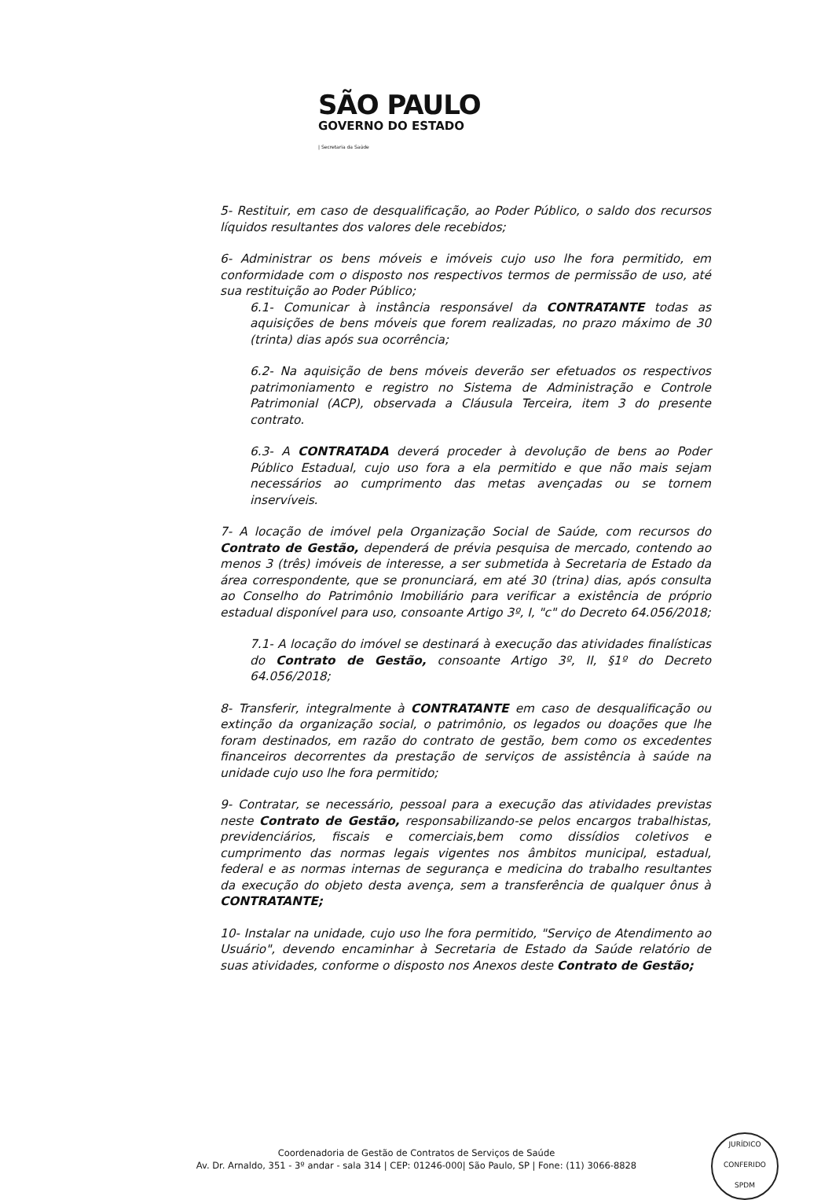SÃO PAULO
GOVERNO DO ESTADO
| Secretaria da Saúde
5- Restituir, em caso de desqualificação, ao Poder Público, o saldo dos recursos líquidos resultantes dos valores dele recebidos;
6- Administrar os bens móveis e imóveis cujo uso lhe fora permitido, em conformidade com o disposto nos respectivos termos de permissão de uso, até sua restituição ao Poder Público;
6.1- Comunicar à instância responsável da CONTRATANTE todas as aquisições de bens móveis que forem realizadas, no prazo máximo de 30 (trinta) dias após sua ocorrência;
6.2- Na aquisição de bens móveis deverão ser efetuados os respectivos patrimoniamento e registro no Sistema de Administração e Controle Patrimonial (ACP), observada a Cláusula Terceira, item 3 do presente contrato.
6.3- A CONTRATADA deverá proceder à devolução de bens ao Poder Público Estadual, cujo uso fora a ela permitido e que não mais sejam necessários ao cumprimento das metas avençadas ou se tornem inservíveis.
7- A locação de imóvel pela Organização Social de Saúde, com recursos do Contrato de Gestão, dependerá de prévia pesquisa de mercado, contendo ao menos 3 (três) imóveis de interesse, a ser submetida à Secretaria de Estado da área correspondente, que se pronunciará, em até 30 (trina) dias, após consulta ao Conselho do Patrimônio Imobiliário para verificar a existência de próprio estadual disponível para uso, consoante Artigo 3º, I, "c" do Decreto 64.056/2018;
7.1- A locação do imóvel se destinará à execução das atividades finalísticas do Contrato de Gestão, consoante Artigo 3º, II, §1º do Decreto 64.056/2018;
8- Transferir, integralmente à CONTRATANTE em caso de desqualificação ou extinção da organização social, o patrimônio, os legados ou doações que lhe foram destinados, em razão do contrato de gestão, bem como os excedentes financeiros decorrentes da prestação de serviços de assistência à saúde na unidade cujo uso lhe fora permitido;
9- Contratar, se necessário, pessoal para a execução das atividades previstas neste Contrato de Gestão, responsabilizando-se pelos encargos trabalhistas, previdenciários, fiscais e comerciais,bem como dissídios coletivos e cumprimento das normas legais vigentes nos âmbitos municipal, estadual, federal e as normas internas de segurança e medicina do trabalho resultantes da execução do objeto desta avença, sem a transferência de qualquer ônus à CONTRATANTE;
10- Instalar na unidade, cujo uso lhe fora permitido, "Serviço de Atendimento ao Usuário", devendo encaminhar à Secretaria de Estado da Saúde relatório de suas atividades, conforme o disposto nos Anexos deste Contrato de Gestão;
Coordenadoria de Gestão de Contratos de Serviços de Saúde
Av. Dr. Arnaldo, 351 - 3º andar - sala 314 | CEP: 01246-000| São Paulo, SP | Fone: (11) 3066-8828
JURÍDICO
CONFERIDO
SPDM